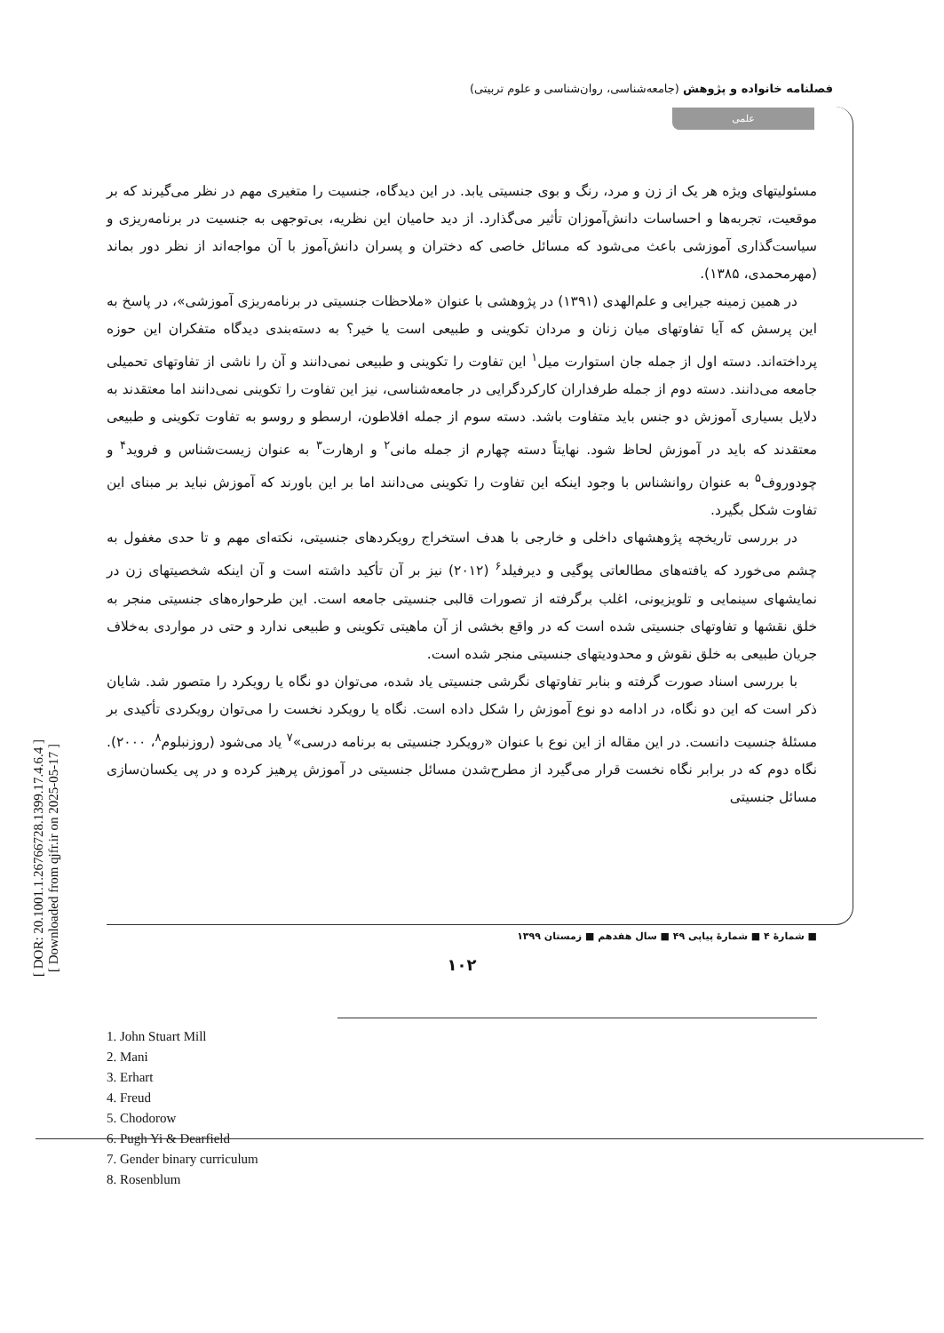فصلنامه خانواده و پژوهش (جامعه‌شناسی، روان‌شناسی و علوم تربیتی)
علمی
[ DOR: 20.1001.1.26766728.1399.17.4.6.4 ]
[ Downloaded from qjfr.ir on 2025-05-17 ]
مسئولیتهای ویژه هر یک از زن و مرد، رنگ و بوی جنسیتی یابد. در این دیدگاه، جنسیت را متغیری مهم در نظر می‌گیرند که بر موقعیت، تجربه‌ها و احساسات دانش‌آموزان تأثیر می‌گذارد. از دید حامیان این نظریه، بی‌توجهی به جنسیت در برنامه‌ریزی و سیاست‌گذاری آموزشی باعث می‌شود که مسائل خاصی که دختران و پسران دانش‌آموز با آن مواجه‌اند از نظر دور بماند (مهرمحمدی، ۱۳۸۵).
در همین زمینه جیرایی و علم‌الهدی (۱۳۹۱) در پژوهشی با عنوان «ملاحظات جنسیتی در برنامه‌ریزی آموزشی»، در پاسخ به این پرسش که آیا تفاوتهای میان زنان و مردان تکوینی و طبیعی است یا خیر؟ به دسته‌بندی دیدگاه متفکران این حوزه پرداخته‌اند. دسته اول از جمله جان استوارت میل<sup>۱</sup> این تفاوت را تکوینی و طبیعی نمی‌دانند و آن را ناشی از تفاوتهای تحمیلی جامعه می‌دانند. دسته دوم از جمله طرفداران کارکردگرایی در جامعه‌شناسی، نیز این تفاوت را تکوینی نمی‌دانند اما معتقدند به دلایل بسیاری آموزش دو جنس باید متفاوت باشد. دسته سوم از جمله افلاطون، ارسطو و روسو به تفاوت تکوینی و طبیعی معتقدند که باید در آموزش لحاظ شود. نهایتاً دسته چهارم از جمله مانی<sup>۲</sup> و ارهارت<sup>۳</sup> به عنوان زیست‌شناس و فروید<sup>۴</sup> و چودوروف<sup>۵</sup> به عنوان روانشناس با وجود اینکه این تفاوت را تکوینی می‌دانند اما بر این باورند که آموزش نباید بر مبنای این تفاوت شکل بگیرد.
در بررسی تاریخچه پژوهشهای داخلی و خارجی با هدف استخراج رویکردهای جنسیتی، نکته‌ای مهم و تا حدی مغفول به چشم می‌خورد که یافته‌های مطالعاتی پوگیی و دیرفیلد<sup>۶</sup> (۲۰۱۲) نیز بر آن تأکید داشته است و آن اینکه شخصیتهای زن در نمایشهای سینمایی و تلویزیونی، اغلب برگرفته از تصورات قالبی جنسیتی جامعه است. این طرحواره‌های جنسیتی منجر به خلق نقشها و تفاوتهای جنسیتی شده است که در واقع بخشی از آن ماهیتی تکوینی و طبیعی ندارد و حتی در مواردی به‌خلاف جریان طبیعی به خلق نقوش و محدودیتهای جنسیتی منجر شده است.
با بررسی اسناد صورت گرفته و بنابر تفاوتهای نگرشی جنسیتی یاد شده، می‌توان دو نگاه یا رویکرد را متصور شد. شایان ذکر است که این دو نگاه، در ادامه دو نوع آموزش را شکل داده است. نگاه یا رویکرد نخست را می‌توان رویکردی تأکیدی بر مسئلهٔ جنسیت دانست. در این مقاله از این نوع با عنوان «رویکرد جنسیتی به برنامه درسی»<sup>۷</sup> یاد می‌شود (روزنبلوم<sup>۸</sup>، ۲۰۰۰). نگاه دوم که در برابر نگاه نخست قرار می‌گیرد از مطرح‌شدن مسائل جنسیتی در آموزش پرهیز کرده و در پی یکسان‌سازی مسائل جنسیتی
1. John Stuart Mill
2. Mani
3. Erhart
4. Freud
5. Chodorow
6. Pugh Yi & Dearfield
7. Gender binary curriculum
8. Rosenblum
■ شمارهٔ ۴ ■ شمارهٔ پیاپی ۴۹ ■ سال هفدهم ■ زمستان ۱۳۹۹
۱۰۲